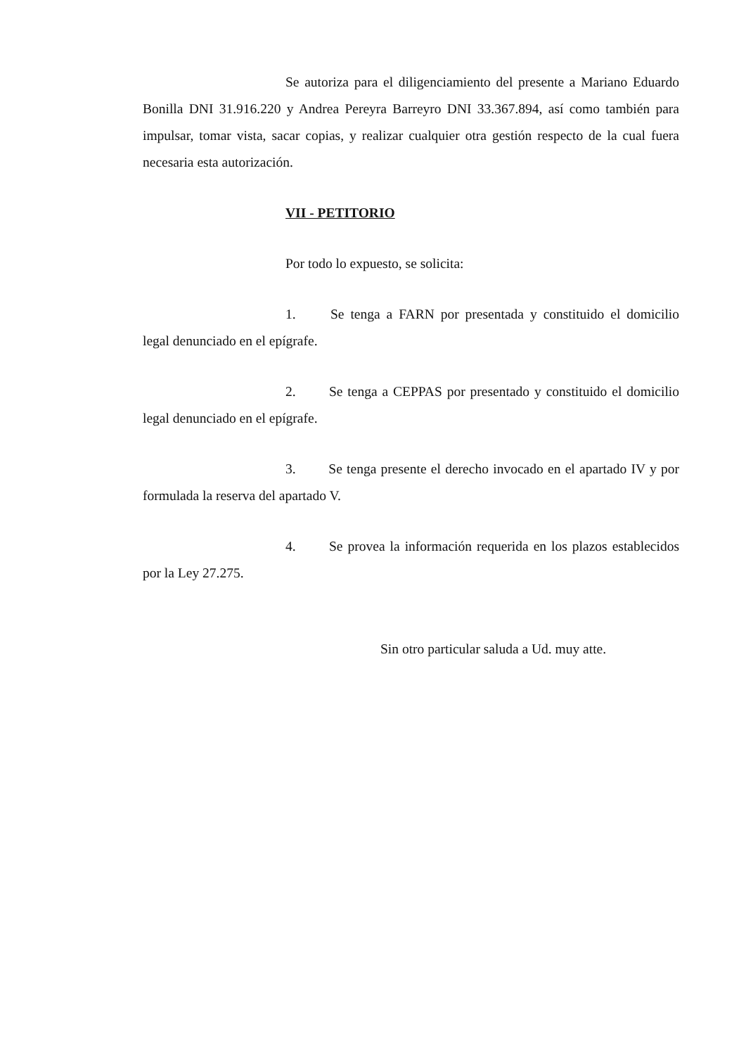Se autoriza para el diligenciamiento del presente a Mariano Eduardo Bonilla DNI 31.916.220 y Andrea Pereyra Barreyro DNI 33.367.894, así como también para impulsar, tomar vista, sacar copias, y realizar cualquier otra gestión respecto de la cual fuera necesaria esta autorización.
VII - PETITORIO
Por todo lo expuesto, se solicita:
1. Se tenga a FARN por presentada y constituido el domicilio legal denunciado en el epígrafe.
2. Se tenga a CEPPAS por presentado y constituido el domicilio legal denunciado en el epígrafe.
3. Se tenga presente el derecho invocado en el apartado IV y por formulada la reserva del apartado V.
4. Se provea la información requerida en los plazos establecidos por la Ley 27.275.
Sin otro particular saluda a Ud. muy atte.